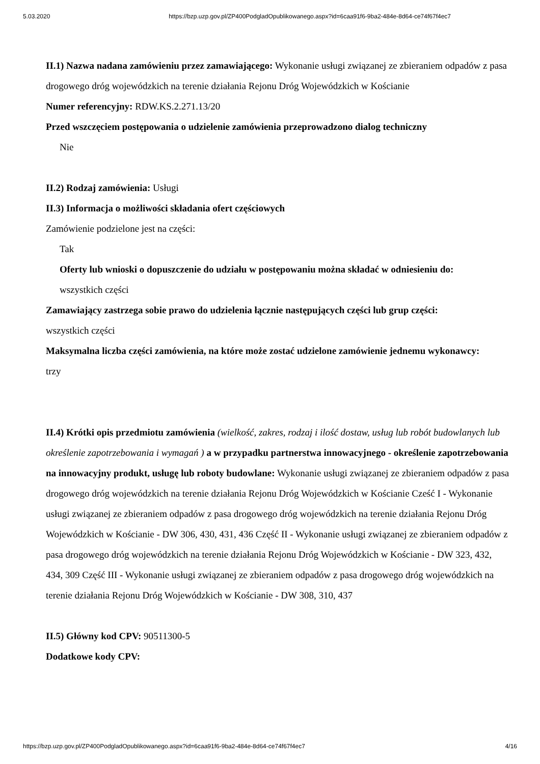5.03.2020 https://bzp.uzp.gov.pl/ZP400PodgladOpublikowanego.aspx?id=6caa91f6-9ba2-484e-8d64-ce74f67f4ec7
II.1) Nazwa nadana zamówieniu przez zamawiającego: Wykonanie usługi związanej ze zbieraniem odpadów z pasa drogowego dróg wojewódzkich na terenie działania Rejonu Dróg Wojewódzkich w Kościanie
Numer referencyjny: RDW.KS.2.271.13/20
Przed wszczęciem postępowania o udzielenie zamówienia przeprowadzono dialog techniczny
Nie
II.2) Rodzaj zamówienia: Usługi
II.3) Informacja o możliwości składania ofert częściowych
Zamówienie podzielone jest na części:
Tak
Oferty lub wnioski o dopuszczenie do udziału w postępowaniu można składać w odniesieniu do:
wszystkich części
Zamawiający zastrzega sobie prawo do udzielenia łącznie następujących części lub grup części:
wszystkich części
Maksymalna liczba części zamówienia, na które może zostać udzielone zamówienie jednemu wykonawcy:
trzy
II.4) Krótki opis przedmiotu zamówienia (wielkość, zakres, rodzaj i ilość dostaw, usług lub robót budowlanych lub określenie zapotrzebowania i wymagań ) a w przypadku partnerstwa innowacyjnego - określenie zapotrzebowania na innowacyjny produkt, usługę lub roboty budowlane: Wykonanie usługi związanej ze zbieraniem odpadów z pasa drogowego dróg wojewódzkich na terenie działania Rejonu Dróg Wojewódzkich w Kościanie Cześć I - Wykonanie usługi związanej ze zbieraniem odpadów z pasa drogowego dróg wojewódzkich na terenie działania Rejonu Dróg Wojewódzkich w Kościanie - DW 306, 430, 431, 436 Część II - Wykonanie usługi związanej ze zbieraniem odpadów z pasa drogowego dróg wojewódzkich na terenie działania Rejonu Dróg Wojewódzkich w Kościanie - DW 323, 432, 434, 309 Część III - Wykonanie usługi związanej ze zbieraniem odpadów z pasa drogowego dróg wojewódzkich na terenie działania Rejonu Dróg Wojewódzkich w Kościanie - DW 308, 310, 437
II.5) Główny kod CPV: 90511300-5
Dodatkowe kody CPV:
https://bzp.uzp.gov.pl/ZP400PodgladOpublikowanego.aspx?id=6caa91f6-9ba2-484e-8d64-ce74f67f4ec7 4/16